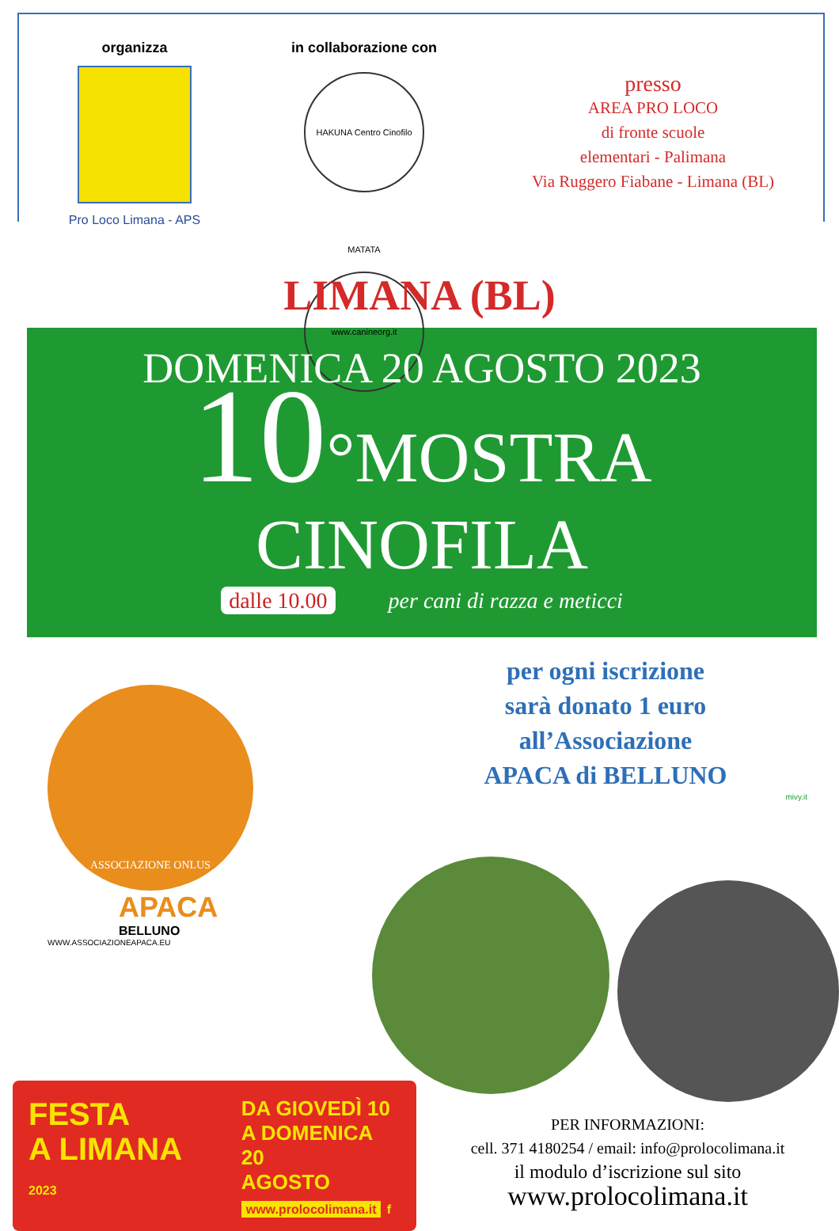organizza
Pro Loco Limana - APS
in collaborazione con
HAKUNA Centro Cinofilo MATATA
www.canineorg.it
presso
AREA PRO LOCO
di fronte scuole
elementari - Palimana
Via Ruggero Fiabane - Limana (BL)
LIMANA (BL)
DOMENICA 20 AGOSTO 2023
10°MOSTRA CINOFILA
dalle 10.00 per cani di razza e meticci
ASSOCIAZIONE ONLUS
APACA
BELLUNO
WWW.ASSOCIAZIONEAPACA.EU
per ogni iscrizione
sarà donato 1 euro
all’Associazione
APACA di BELLUNO
mivy.it
FESTA
A LIMANA 2023
DA GIOVEDÌ 10
A DOMENICA 20
AGOSTO
www.prolocolimana.it f
PER INFORMAZIONI:
cell. 371 4180254 / email: info@prolocolimana.it
il modulo d’iscrizione sul sito
www.prolocolimana.it